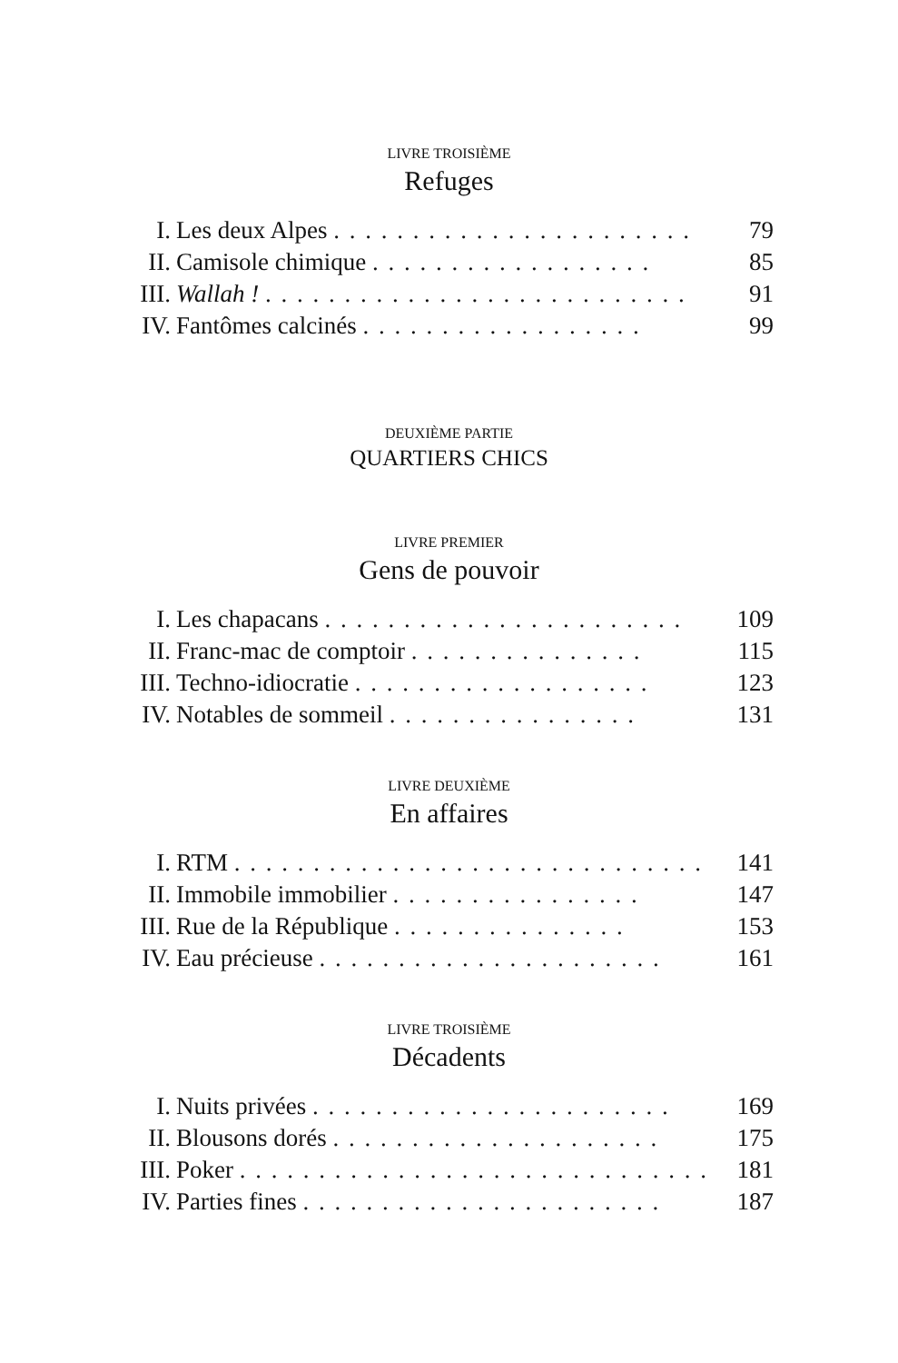LIVRE TROISIÈME
Refuges
| I. | Les deux Alpes . . . . . . . . . . . . . . . . . . . . . . . | 79 |
| II. | Camisole chimique . . . . . . . . . . . . . . . . . . | 85 |
| III. | Wallah ! . . . . . . . . . . . . . . . . . . . . . . . . . . . | 91 |
| IV. | Fantômes calcinés . . . . . . . . . . . . . . . . . . | 99 |
DEUXIÈME PARTIE
QUARTIERS CHICS
LIVRE PREMIER
Gens de pouvoir
| I. | Les chapacans . . . . . . . . . . . . . . . . . . . . . . . | 109 |
| II. | Franc-mac de comptoir . . . . . . . . . . . . . . . | 115 |
| III. | Techno-idiocratie . . . . . . . . . . . . . . . . . . . | 123 |
| IV. | Notables de sommeil . . . . . . . . . . . . . . . . | 131 |
LIVRE DEUXIÈME
En affaires
| I. | RTM . . . . . . . . . . . . . . . . . . . . . . . . . . . . . . | 141 |
| II. | Immobile immobilier . . . . . . . . . . . . . . . . | 147 |
| III. | Rue de la République . . . . . . . . . . . . . . . | 153 |
| IV. | Eau précieuse . . . . . . . . . . . . . . . . . . . . . . | 161 |
LIVRE TROISIÈME
Décadents
| I. | Nuits privées . . . . . . . . . . . . . . . . . . . . . . . | 169 |
| II. | Blousons dorés . . . . . . . . . . . . . . . . . . . . . | 175 |
| III. | Poker . . . . . . . . . . . . . . . . . . . . . . . . . . . . . . | 181 |
| IV. | Parties fines . . . . . . . . . . . . . . . . . . . . . . . | 187 |